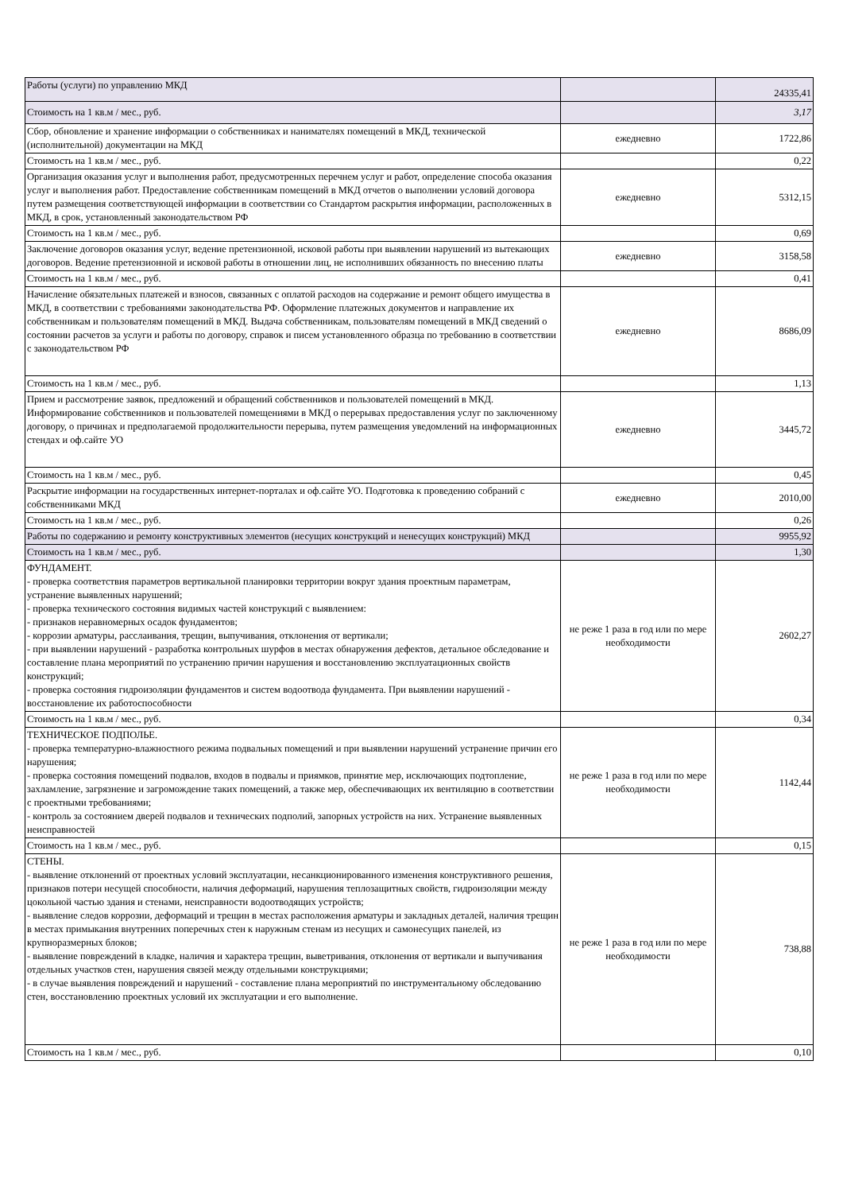| Работы (услуги) по управлению МКД | | 24335,41 |
| Стоимость на 1 кв.м / мес., руб. | | 3,17 |
| Сбор, обновление и хранение информации о собственниках и нанимателях помещений в МКД, технической (исполнительной) документации на МКД | ежедневно | 1722,86 |
| Стоимость на 1 кв.м / мес., руб. | | 0,22 |
| Организация оказания услуг и выполнения работ, предусмотренных перечнем услуг и работ, определение способа оказания услуг и выполнения работ. Предоставление собственникам помещений в МКД отчетов о выполнении условий договора путем размещения соответствующей информации в соответствии со Стандартом раскрытия информации, расположенных в МКД, в срок, установленный законодательством РФ | ежедневно | 5312,15 |
| Стоимость на 1 кв.м / мес., руб. | | 0,69 |
| Заключение договоров оказания услуг, ведение претензионной, исковой работы при выявлении нарушений из вытекающих договоров. Ведение претензионной и исковой работы в отношении лиц, не исполнивших обязанность по внесению платы | ежедневно | 3158,58 |
| Стоимость на 1 кв.м / мес., руб. | | 0,41 |
| Начисление обязательных платежей и взносов, связанных с оплатой расходов на содержание и ремонт общего имущества в МКД, в соответствии с требованиями законодательства РФ. Оформление платежных документов и направление их собственникам и пользователям помещений в МКД. Выдача собственникам, пользователям помещений в МКД сведений о состоянии расчетов за услуги и работы по договору, справок и писем установленного образца по требованию в соответствии с законодательством РФ | ежедневно | 8686,09 |
| Стоимость на 1 кв.м / мес., руб. | | 1,13 |
| Прием и рассмотрение заявок, предложений и обращений собственников и пользователей помещений в МКД. Информирование собственников и пользователей помещениями в МКД о перерывах предоставления услуг по заключенному договору, о причинах и предполагаемой продолжительности перерыва, путем размещения уведомлений на информационных стендах и оф.сайте УО | ежедневно | 3445,72 |
| Стоимость на 1 кв.м / мес., руб. | | 0,45 |
| Раскрытие информации на государственных интернет-порталах и оф.сайте УО. Подготовка к проведению собраний с собственниками МКД | ежедневно | 2010,00 |
| Стоимость на 1 кв.м / мес., руб. | | 0,26 |
| Работы по содержанию и ремонту конструктивных элементов (несущих конструкций и ненесущих конструкций) МКД | | 9955,92 |
| Стоимость на 1 кв.м / мес., руб. | | 1,30 |
| ФУНДАМЕНТ. - проверка соответствия параметров вертикальной планировки территории вокруг здания проектным параметрам, устранение выявленных нарушений; - проверка технического состояния видимых частей конструкций с выявлением: - признаков неравномерных осадок фундаментов; - коррозии арматуры, расслаивания, трещин, выпучивания, отклонения от вертикали; - при выявлении нарушений - разработка контрольных шурфов в местах обнаружения дефектов, детальное обследование и составление плана мероприятий по устранению причин нарушения и восстановлению эксплуатационных свойств конструкций; - проверка состояния гидроизоляции фундаментов и систем водоотвода фундамента. При выявлении нарушений - восстановление их работоспособности | не реже 1 раза в год или по мере необходимости | 2602,27 |
| Стоимость на 1 кв.м / мес., руб. | | 0,34 |
| ТЕХНИЧЕСКОЕ ПОДПОЛЬЕ. - проверка температурно-влажностного режима подвальных помещений и при выявлении нарушений устранение причин его нарушения; - проверка состояния помещений подвалов, входов в подвалы и приямков, принятие мер, исключающих подтопление, захламление, загрязнение и загромождение таких помещений, а также мер, обеспечивающих их вентиляцию в соответствии с проектными требованиями; - контроль за состоянием дверей подвалов и технических подполий, запорных устройств на них. Устранение выявленных неисправностей | не реже 1 раза в год или по мере необходимости | 1142,44 |
| Стоимость на 1 кв.м / мес., руб. | | 0,15 |
| СТЕНЫ. - выявление отклонений от проектных условий эксплуатации, несанкционированного изменения конструктивного решения, признаков потери несущей способности, наличия деформаций, нарушения теплозащитных свойств, гидроизоляции между цокольной частью здания и стенами, неисправности водоотводящих устройств; - выявление следов коррозии, деформаций и трещин в местах расположения арматуры и закладных деталей, наличия трещин в местах примыкания внутренних поперечных стен к наружным стенам из несущих и самонесущих панелей, из крупноразмерных блоков; - выявление повреждений в кладке, наличия и характера трещин, выветривания, отклонения от вертикали и выпучивания отдельных участков стен, нарушения связей между отдельными конструкциями; - в случае выявления повреждений и нарушений - составление плана мероприятий по инструментальному обследованию стен, восстановлению проектных условий их эксплуатации и его выполнение. | не реже 1 раза в год или по мере необходимости | 738,88 |
| Стоимость на 1 кв.м / мес., руб. | | 0,10 |